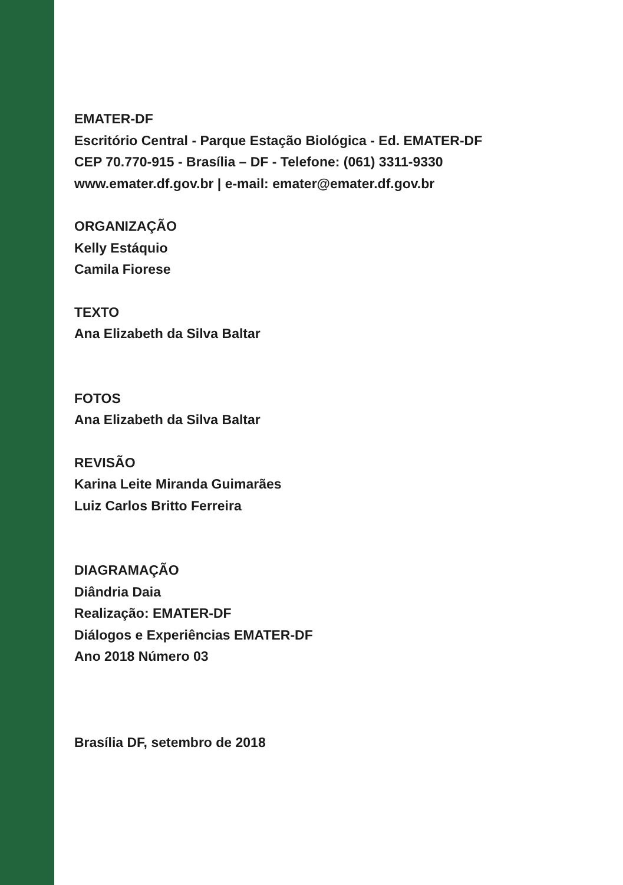EMATER-DF
Escritório Central - Parque Estação Biológica - Ed. EMATER-DF
CEP 70.770-915 - Brasília – DF - Telefone: (061) 3311-9330
www.emater.df.gov.br | e-mail: emater@emater.df.gov.br
ORGANIZAÇÃO
Kelly Estáquio
Camila Fiorese
TEXTO
Ana Elizabeth da Silva Baltar
FOTOS
Ana Elizabeth da Silva Baltar
REVISÃO
Karina Leite Miranda Guimarães
Luiz Carlos Britto Ferreira
DIAGRAMAÇÃO
Diândria Daia
Realização: EMATER-DF
Diálogos e Experiências EMATER-DF
Ano 2018 Número 03
Brasília DF, setembro de 2018